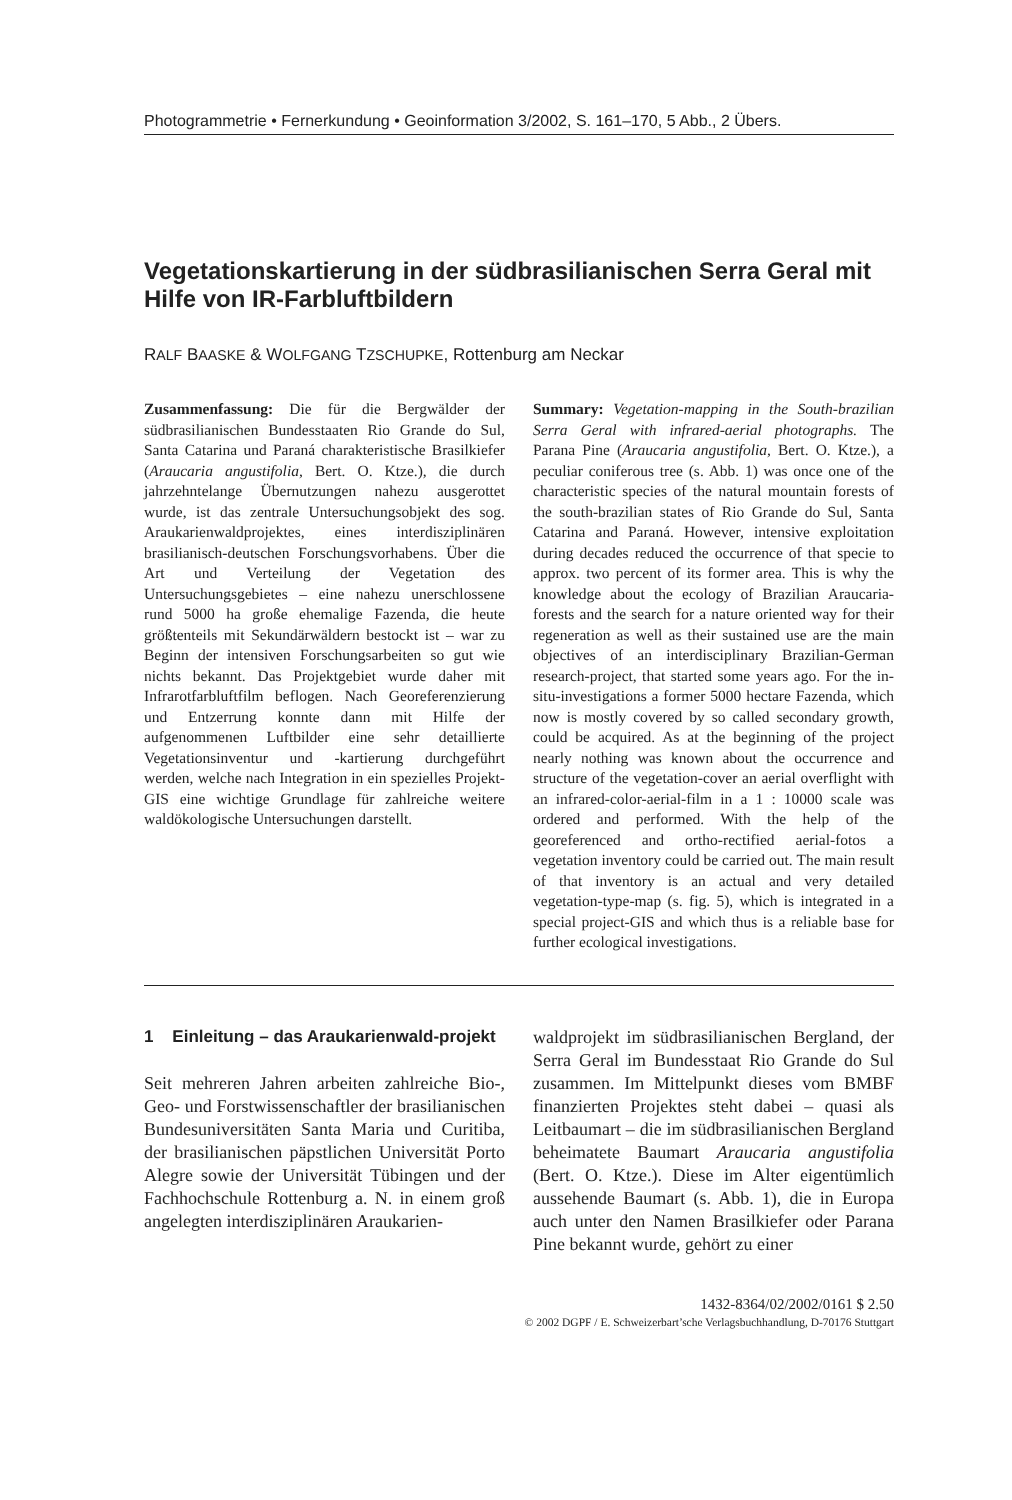Photogrammetrie • Fernerkundung • Geoinformation 3/2002, S. 161–170, 5 Abb., 2 Übers.
Vegetationskartierung in der südbrasilianischen Serra Geral mit Hilfe von IR-Farbluftbildern
RALF BAASKE & WOLFGANG TZSCHUPKE, Rottenburg am Neckar
Zusammenfassung: Die für die Bergwälder der südbrasilianischen Bundesstaaten Rio Grande do Sul, Santa Catarina und Paraná charakteristische Brasilkiefer (Araucaria angustifolia, Bert. O. Ktze.), die durch jahrzehntelange Übernutzungen nahezu ausgerottet wurde, ist das zentrale Untersuchungsobjekt des sog. Araukarienwaldprojektes, eines interdisziplinären brasilianisch-deutschen Forschungsvorhabens. Über die Art und Verteilung der Vegetation des Untersuchungsgebietes – eine nahezu unerschlossene rund 5000 ha große ehemalige Fazenda, die heute größtenteils mit Sekundärwäldern bestockt ist – war zu Beginn der intensiven Forschungsarbeiten so gut wie nichts bekannt. Das Projektgebiet wurde daher mit Infrarotfarbluftfilm beflogen. Nach Georeferenzierung und Entzerrung konnte dann mit Hilfe der aufgenommenen Luftbilder eine sehr detaillierte Vegetationsinventur und -kartierung durchgeführt werden, welche nach Integration in ein spezielles Projekt-GIS eine wichtige Grundlage für zahlreiche weitere waldökologische Untersuchungen darstellt.
Summary: Vegetation-mapping in the South-brazilian Serra Geral with infrared-aerial photographs. The Parana Pine (Araucaria angustifolia, Bert. O. Ktze.), a peculiar coniferous tree (s. Abb. 1) was once one of the characteristic species of the natural mountain forests of the south-brazilian states of Rio Grande do Sul, Santa Catarina and Paraná. However, intensive exploitation during decades reduced the occurrence of that specie to approx. two percent of its former area. This is why the knowledge about the ecology of Brazilian Araucaria-forests and the search for a nature oriented way for their regeneration as well as their sustained use are the main objectives of an interdisciplinary Brazilian-German research-project, that started some years ago. For the in-situ-investigations a former 5000 hectare Fazenda, which now is mostly covered by so called secondary growth, could be acquired. As at the beginning of the project nearly nothing was known about the occurrence and structure of the vegetation-cover an aerial overflight with an infrared-color-aerial-film in a 1 : 10000 scale was ordered and performed. With the help of the georeferenced and ortho-rectified aerial-fotos a vegetation inventory could be carried out. The main result of that inventory is an actual and very detailed vegetation-type-map (s. fig. 5), which is integrated in a special project-GIS and which thus is a reliable base for further ecological investigations.
1 Einleitung – das Araukarienwald-projekt
Seit mehreren Jahren arbeiten zahlreiche Bio-, Geo- und Forstwissenschaftler der brasilianischen Bundesuniversitäten Santa Maria und Curitiba, der brasilianischen päpstlichen Universität Porto Alegre sowie der Universität Tübingen und der Fachhochschule Rottenburg a. N. in einem groß angelegten interdisziplinären Araukarien-
waldprojekt im südbrasilianischen Bergland, der Serra Geral im Bundesstaat Rio Grande do Sul zusammen. Im Mittelpunkt dieses vom BMBF finanzierten Projektes steht dabei – quasi als Leitbaumart – die im südbrasilianischen Bergland beheimatete Baumart Araucaria angustifolia (Bert. O. Ktze.). Diese im Alter eigentümlich aussehende Baumart (s. Abb. 1), die in Europa auch unter den Namen Brasilkiefer oder Parana Pine bekannt wurde, gehört zu einer
1432-8364/02/2002/0161 $ 2.50
© 2002 DGPF / E. Schweizerbart’sche Verlagsbuchhandlung, D-70176 Stuttgart